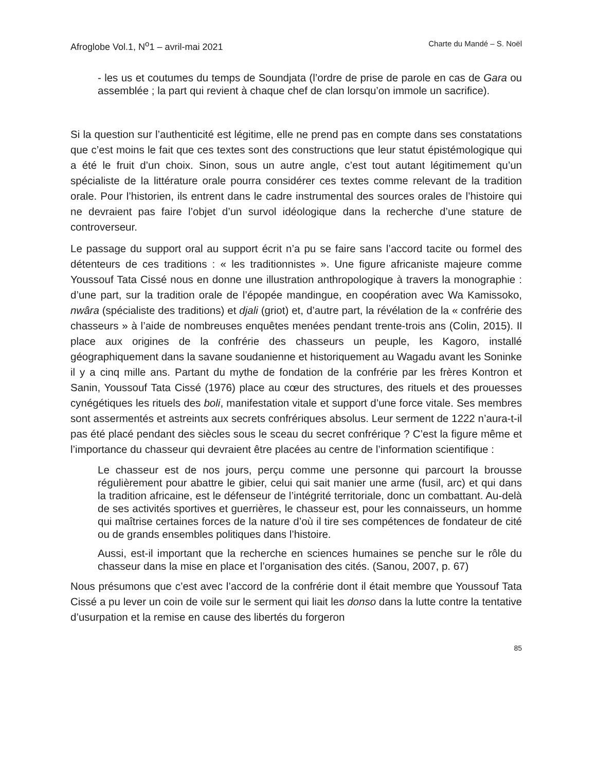Afroglobe Vol.1, N<sup>o</sup>1 – avril-mai 2021 Charte du Mandé – S. Noël
- les us et coutumes du temps de Soundjata (l’ordre de prise de parole en cas de Gara ou assemblée ; la part qui revient à chaque chef de clan lorsqu’on immole un sacrifice).
Si la question sur l’authenticité est légitime, elle ne prend pas en compte dans ses constatations que c’est moins le fait que ces textes sont des constructions que leur statut épistémologique qui a été le fruit d’un choix. Sinon, sous un autre angle, c’est tout autant légitimement qu’un spécialiste de la littérature orale pourra considérer ces textes comme relevant de la tradition orale. Pour l’historien, ils entrent dans le cadre instrumental des sources orales de l’histoire qui ne devraient pas faire l’objet d’un survol idéologique dans la recherche d’une stature de controverseur.
Le passage du support oral au support écrit n’a pu se faire sans l’accord tacite ou formel des détenteurs de ces traditions : « les traditionnistes ». Une figure africaniste majeure comme Youssouf Tata Cissé nous en donne une illustration anthropologique à travers la monographie : d’une part, sur la tradition orale de l’épopée mandingue, en coopération avec Wa Kamissoko, nwâra (spécialiste des traditions) et djali (griot) et, d’autre part, la révélation de la « confrérie des chasseurs » à l’aide de nombreuses enquêtes menées pendant trente-trois ans (Colin, 2015). Il place aux origines de la confrérie des chasseurs un peuple, les Kagoro, installé géographiquement dans la savane soudanienne et historiquement au Wagadu avant les Soninke il y a cinq mille ans. Partant du mythe de fondation de la confrérie par les frères Kontron et Sanin, Youssouf Tata Cissé (1976) place au cœur des structures, des rituels et des prouesses cynégétiques les rituels des boli, manifestation vitale et support d’une force vitale. Ses membres sont assermentés et astreints aux secrets confrériques absolus. Leur serment de 1222 n’aura-t-il pas été placé pendant des siècles sous le sceau du secret confrérique ? C’est la figure même et l’importance du chasseur qui devraient être placées au centre de l’information scientifique :
Le chasseur est de nos jours, perçu comme une personne qui parcourt la brousse régulièrement pour abattre le gibier, celui qui sait manier une arme (fusil, arc) et qui dans la tradition africaine, est le défenseur de l’intégrité territoriale, donc un combattant. Au-delà de ses activités sportives et guerrières, le chasseur est, pour les connaisseurs, un homme qui maîtrise certaines forces de la nature d’où il tire ses compétences de fondateur de cité ou de grands ensembles politiques dans l’histoire.
Aussi, est-il important que la recherche en sciences humaines se penche sur le rôle du chasseur dans la mise en place et l’organisation des cités. (Sanou, 2007, p. 67)
Nous présumons que c’est avec l’accord de la confrérie dont il était membre que Youssouf Tata Cissé a pu lever un coin de voile sur le serment qui liait les donso dans la lutte contre la tentative d’usurpation et la remise en cause des libertés du forgeron
85